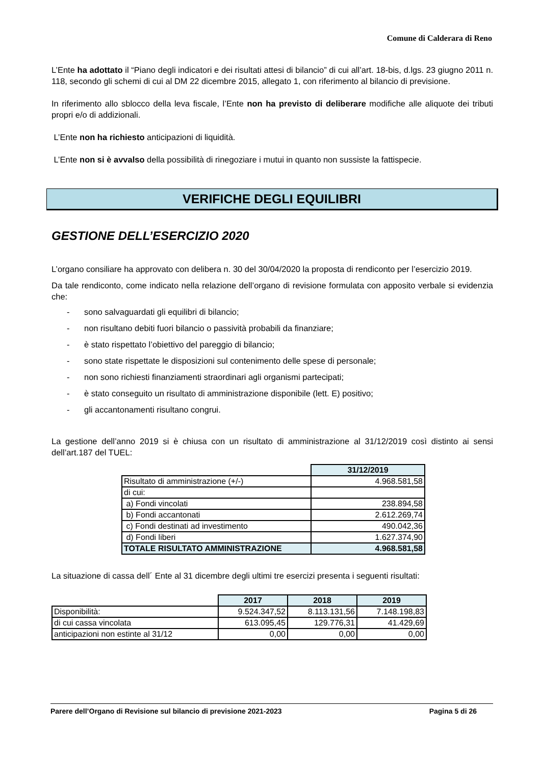Comune di Calderara di Reno
L’Ente ha adottato il “Piano degli indicatori e dei risultati attesi di bilancio” di cui all’art. 18-bis, d.lgs. 23 giugno 2011 n. 118, secondo gli schemi di cui al DM 22 dicembre 2015, allegato 1, con riferimento al bilancio di previsione.
In riferimento allo sblocco della leva fiscale, l’Ente non ha previsto di deliberare modifiche alle aliquote dei tributi propri e/o di addizionali.
L’Ente non ha richiesto anticipazioni di liquidità.
L’Ente non si è avvalso della possibilità di rinegoziare i mutui in quanto non sussiste la fattispecie.
VERIFICHE DEGLI EQUILIBRI
GESTIONE DELL’ESERCIZIO 2020
L’organo consiliare ha approvato con delibera n. 30 del 30/04/2020 la proposta di rendiconto per l’esercizio 2019.
Da tale rendiconto, come indicato nella relazione dell’organo di revisione formulata con apposito verbale si evidenzia che:
- sono salvaguardati gli equilibri di bilancio;
- non risultano debiti fuori bilancio o passività probabili da finanziare;
- è stato rispettato l’obiettivo del pareggio di bilancio;
- sono state rispettate le disposizioni sul contenimento delle spese di personale;
- non sono richiesti finanziamenti straordinari agli organismi partecipati;
- è stato conseguito un risultato di amministrazione disponibile (lett. E) positivo;
- gli accantonamenti risultano congrui.
La gestione dell’anno 2019 si è chiusa con un risultato di amministrazione al 31/12/2019 così distinto ai sensi dell’art.187 del TUEL:
| | 31/12/2019 |
| Risultato di amministrazione (+/-) | 4.968.581,58 |
| di cui: | |
| a) Fondi vincolati | 238.894,58 |
| b) Fondi accantonati | 2.612.269,74 |
| c) Fondi destinati ad investimento | 490.042,36 |
| d) Fondi liberi | 1.627.374,90 |
| TOTALE RISULTATO AMMINISTRAZIONE | 4.968.581,58 |
La situazione di cassa dell´ Ente al 31 dicembre degli ultimi tre esercizi presenta i seguenti risultati:
| | 2017 | 2018 | 2019 |
| Disponibilità: | 9.524.347,52 | 8.113.131,56 | 7.148.198,83 |
| di cui cassa vincolata | 613.095,45 | 129.776,31 | 41.429,69 |
| anticipazioni non estinte al 31/12 | 0,00 | 0,00 | 0,00 |
Parere dell’Organo di Revisione sul bilancio di previsione 2021-2023 Pagina 5 di 26